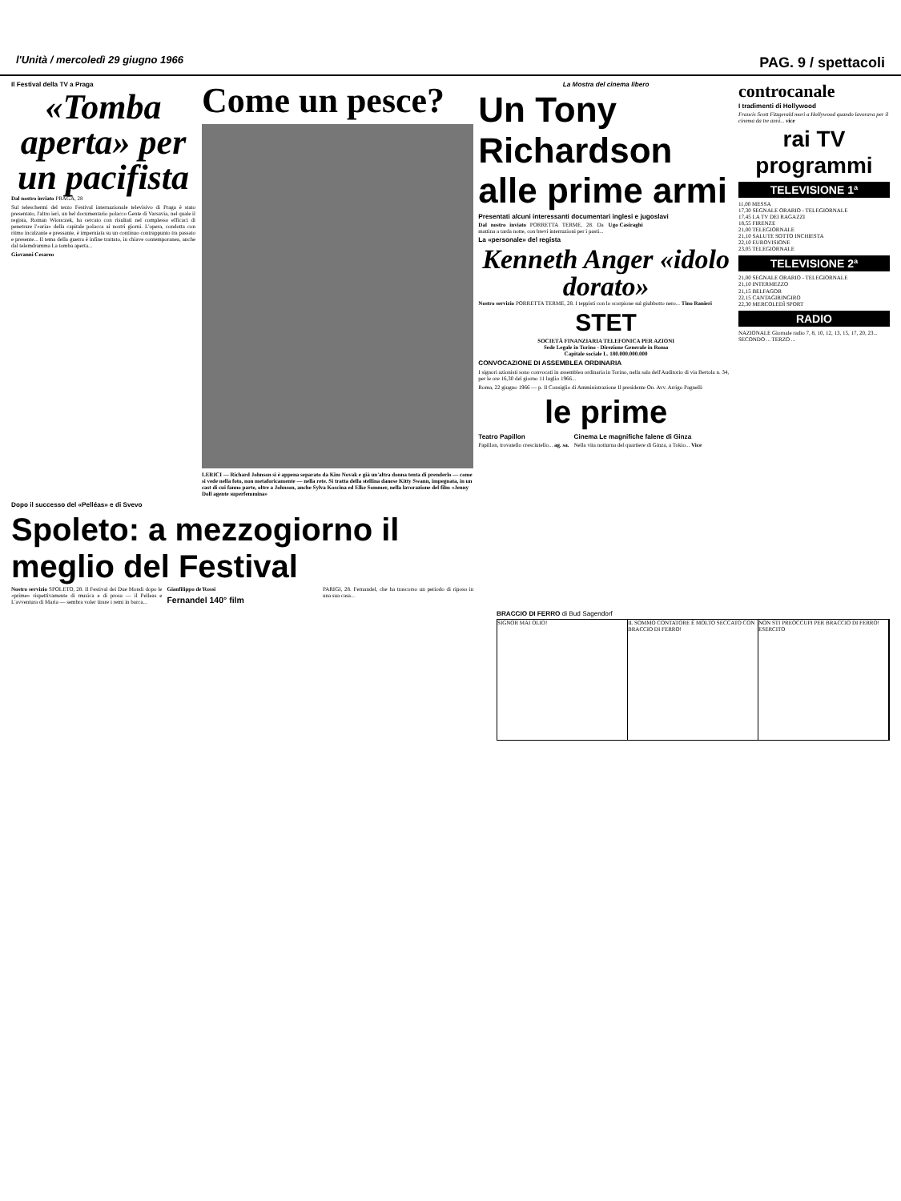l'Unità / mercoledì 29 giugno 1966 PAG. 9 / spettacoli
Il Festival della TV a Praga
«Tomba aperta» per un pacifista
Dal nostro inviato PRAGA, 28
Sul teleschermi del terzo Festival internazionale televisivo di Praga è stato presentato, l'altro ieri, un bel documentario polacco Gente di Varsavia, nel quale il regista, Roman Wionczek, ha cercato con risultati nel complesso efficaci di penetrare l'«aria» della capitale polacca ai nostri giorni. L'opera, condotta con ritmo incalzante e pressante, è imperniata su un continuo contrappunto tra passato e presente... Il tema della guerra è infine trattato, in chiave contemporanea, anche dal telemdramma La tomba aperta...
Giovanni Cesareo
Come un pesce?
LERICI — Richard Johnson si è appena separato da Kim Novak e già un'altra donna tenta di prenderlo — come si vede nella foto, non metaforicamente — nella rete. Si tratta della stellina danese Kitty Swann, impegnata, in un cast di cui fanno parte, oltre a Johnson, anche Sylva Koscina ed Elke Sommer, nella lavorazione del film «Jenny Doll agente superfemmina»
Dopo il successo del «Pelléas» e di Svevo
Spoleto: a mezzogiorno il meglio del Festival
Nostro servizio SPOLETO, 28. Il Festival dei Due Mondi dopo le «prime» rispettivamente di musica e di prosa — il Pelleas e L'avventura di Maria — sembra voler tirare i remi in barca...
Gianfilippo de'Rossi
Fernandel 140° film
PARIGI, 28. Fernandel, che ha trascorso un periodo di riposo in una sua casa...
La Mostra del cinema libero
Un Tony Richardson alle prime armi
Presentati alcuni interessanti documentari inglesi e jugoslavi
Dal nostro inviato PORRETTA TERME, 28. Da mattina a tarda notte, con brevi interruzioni per i pasti...
Ugo Casiraghi
La «personale» del regista
Kenneth Anger «idolo dorato»
Nostro servizio PORRETTA TERME, 28. I teppisti con lo scorpione sul giubbotto nero... Tino Ranieri
STET
SOCIETÀ FINANZIARIA TELEFONICA PER AZIONI
Sede Legale in Torino - Direzione Generale in Roma
Capitale sociale L. 180.000.000.000
CONVOCAZIONE DI ASSEMBLEA ORDINARIA
I signori azionisti sono convocati in assemblea ordinaria in Torino, nella sala dell'Auditorio di via Bertola n. 34, per le ore 16,30 del giorno 11 luglio 1966...
Roma, 22 giugno 1966 — p. Il Consiglio di Amministrazione Il presidente On. Avv. Arrigo Pagnelli
le prime
Teatro Papillon
Papillon, trovatello cresciutello... ag. sa.
Cinema Le magnifiche falene di Ginza
Nella vita notturna del quartiere di Ginza, a Tokio... Vice
controcanale
I tradimenti di Hollywood
Francis Scott Fitzgerald morì a Hollywood quando lavorava per il cinema da tre anni... vice
rai TV programmi
TELEVISIONE 1ª
11,00 MESSA
17,30 SEGNALE ORARIO - TELEGIORNALE
17,45 LA TV DEI RAGAZZI
18,55 FIRENZE
21,00 TELEGIORNALE
21,10 SALUTE SOTTO INCHIESTA
22,10 EUROVISIONE
23,05 TELEGIORNALE
TELEVISIONE 2ª
21,00 SEGNALE ORARIO - TELEGIORNALE
21,10 INTERMEZZO
21,15 BELFAGOR
22,15 CANTAGIRINGIRO
22,30 MERCOLEDÌ SPORT
RADIO
NAZIONALE Giornale radio 7, 8, 10, 12, 13, 15, 17, 20, 23... SECONDO ... TERZO ...
BRACCIO DI FERRO di Bud Sagendorf
SIGNOR MAI OLIO! IL SOMMO CONTATORE È MOLTO SECCATO CON BRACCIO DI FERRO!
NON STI PREOCCUPI PER BRACCIO DI FERRO! ESERCITO